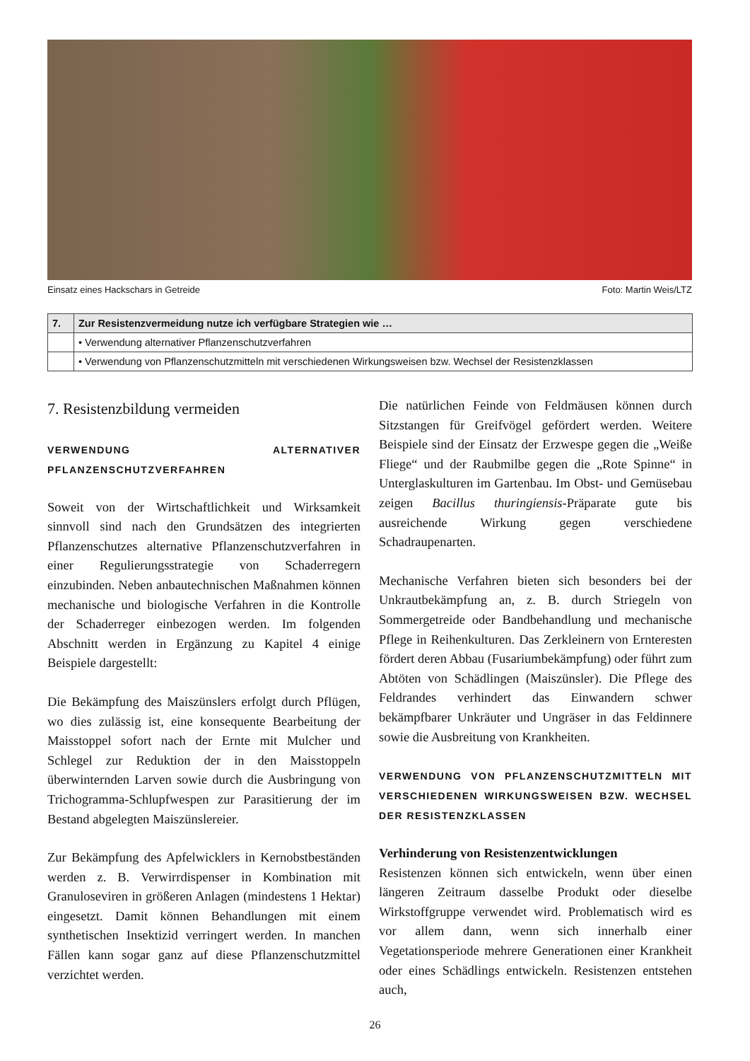Einsatz eines Hackschars in Getreide Foto: Martin Weis/LTZ
| 7. | Zur Resistenzvermeidung nutze ich verfügbare Strategien wie … |
| --- | --- |
| | • Verwendung alternativer Pflanzenschutzverfahren |
| | • Verwendung von Pflanzenschutzmitteln mit verschiedenen Wirkungsweisen bzw. Wechsel der Resistenzklassen |
7. Resistenzbildung vermeiden
VERWENDUNG ALTERNATIVER PFLANZENSCHUTZVERFAHREN
Soweit von der Wirtschaftlichkeit und Wirksamkeit sinnvoll sind nach den Grundsätzen des integrierten Pflanzenschutzes alternative Pflanzenschutzverfahren in einer Regulierungsstrategie von Schaderregern einzubinden. Neben anbautechnischen Maßnahmen können mechanische und biologische Verfahren in die Kontrolle der Schaderreger einbezogen werden. Im folgenden Abschnitt werden in Ergänzung zu Kapitel 4 einige Beispiele dargestellt:
Die Bekämpfung des Maiszünslers erfolgt durch Pflügen, wo dies zulässig ist, eine konsequente Bearbeitung der Maisstoppel sofort nach der Ernte mit Mulcher und Schlegel zur Reduktion der in den Maisstoppeln überwinternden Larven sowie durch die Ausbringung von Trichogramma-Schlupfwespen zur Parasitierung der im Bestand abgelegten Maiszünslereier.
Zur Bekämpfung des Apfelwicklers in Kernobstbeständen werden z. B. Verwirrdispenser in Kombination mit Granuloseviren in größeren Anlagen (mindestens 1 Hektar) eingesetzt. Damit können Behandlungen mit einem synthetischen Insektizid verringert werden. In manchen Fällen kann sogar ganz auf diese Pflanzenschutzmittel verzichtet werden.
Die natürlichen Feinde von Feldmäusen können durch Sitzstangen für Greifvögel gefördert werden. Weitere Beispiele sind der Einsatz der Erzwespe gegen die „Weiße Fliege“ und der Raubmilbe gegen die „Rote Spinne“ in Unterglaskulturen im Gartenbau. Im Obst- und Gemüsebau zeigen Bacillus thuringiensis-Präparate gute bis ausreichende Wirkung gegen verschiedene Schadraupenarten.
Mechanische Verfahren bieten sich besonders bei der Unkrautbekämpfung an, z. B. durch Striegeln von Sommergetreide oder Bandbehandlung und mechanische Pflege in Reihenkulturen. Das Zerkleinern von Ernteresten fördert deren Abbau (Fusariumbekämpfung) oder führt zum Abtöten von Schädlingen (Maiszünsler). Die Pflege des Feldrandes verhindert das Einwandern schwer bekämpfbarer Unkräuter und Ungräser in das Feldinnere sowie die Ausbreitung von Krankheiten.
VERWENDUNG VON PFLANZENSCHUTZMITTELN MIT VERSCHIEDENEN WIRKUNGSWEISEN BZW. WECHSEL DER RESISTENZKLASSEN
Verhinderung von Resistenzentwicklungen
Resistenzen können sich entwickeln, wenn über einen längeren Zeitraum dasselbe Produkt oder dieselbe Wirkstoffgruppe verwendet wird. Problematisch wird es vor allem dann, wenn sich innerhalb einer Vegetationsperiode mehrere Generationen einer Krankheit oder eines Schädlings entwickeln. Resistenzen entstehen auch,
26